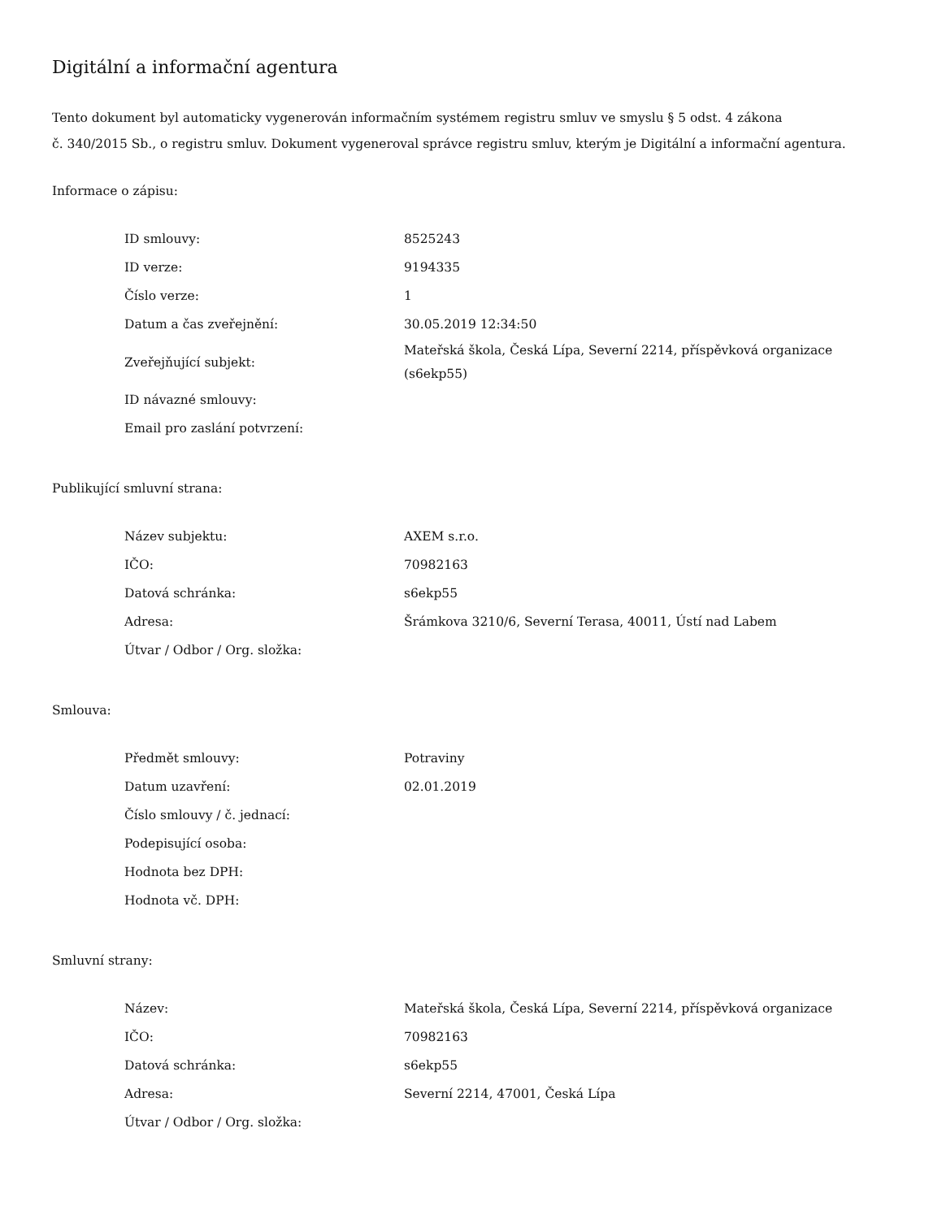Digitální a informační agentura
Tento dokument byl automaticky vygenerován informačním systémem registru smluv ve smyslu § 5 odst. 4 zákona
č. 340/2015 Sb., o registru smluv. Dokument vygeneroval správce registru smluv, kterým je Digitální a informační agentura.
Informace o zápisu:
| ID smlouvy: | 8525243 |
| ID verze: | 9194335 |
| Číslo verze: | 1 |
| Datum a čas zveřejnění: | 30.05.2019 12:34:50 |
| Zveřejňující subjekt: | Mateřská škola, Česká Lípa, Severní 2214, příspěvková organizace (s6ekp55) |
| ID návazné smlouvy: | |
| Email pro zaslání potvrzení: | |
Publikující smluvní strana:
| Název subjektu: | AXEM s.r.o. |
| IČO: | 70982163 |
| Datová schránka: | s6ekp55 |
| Adresa: | Šrámkova 3210/6, Severní Terasa, 40011, Ústí nad Labem |
| Útvar / Odbor / Org. složka: | |
Smlouva:
| Předmět smlouvy: | Potraviny |
| Datum uzavření: | 02.01.2019 |
| Číslo smlouvy / č. jednací: | |
| Podepisující osoba: | |
| Hodnota bez DPH: | |
| Hodnota vč. DPH: | |
Smluvní strany:
| Název: | Mateřská škola, Česká Lípa, Severní 2214, příspěvková organizace |
| IČO: | 70982163 |
| Datová schránka: | s6ekp55 |
| Adresa: | Severní 2214, 47001, Česká Lípa |
| Útvar / Odbor / Org. složka: | |